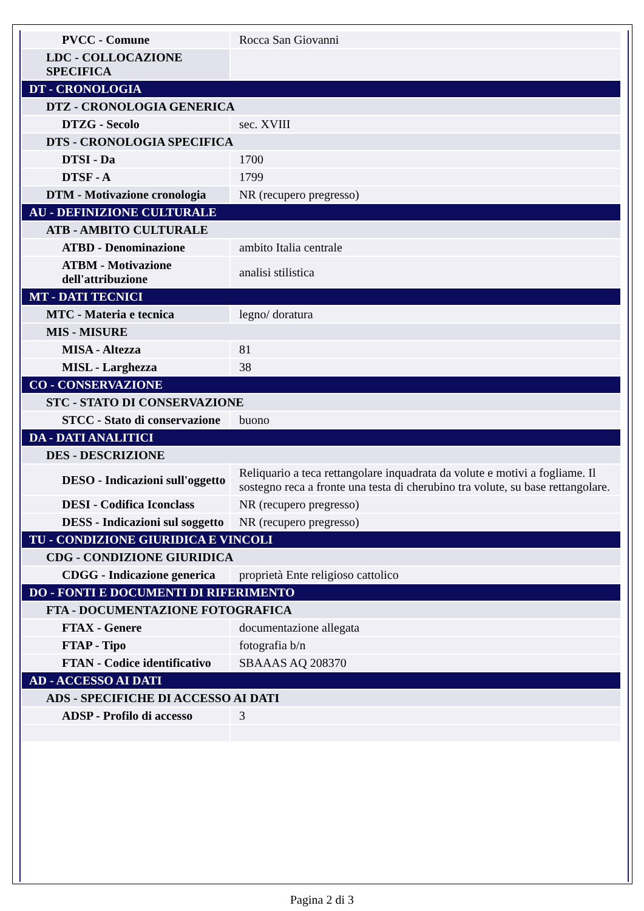| PVCC - Comune | Rocca San Giovanni |
| LDC - COLLOCAZIONE SPECIFICA | |
| DT - CRONOLOGIA | |
| DTZ - CRONOLOGIA GENERICA | |
| DTZG - Secolo | sec. XVIII |
| DTS - CRONOLOGIA SPECIFICA | |
| DTSI - Da | 1700 |
| DTSF - A | 1799 |
| DTM - Motivazione cronologia | NR (recupero pregresso) |
| AU - DEFINIZIONE CULTURALE | |
| ATB - AMBITO CULTURALE | |
| ATBD - Denominazione | ambito Italia centrale |
| ATBM - Motivazione dell'attribuzione | analisi stilistica |
| MT - DATI TECNICI | |
| MTC - Materia e tecnica | legno/ doratura |
| MIS - MISURE | |
| MISA - Altezza | 81 |
| MISL - Larghezza | 38 |
| CO - CONSERVAZIONE | |
| STC - STATO DI CONSERVAZIONE | |
| STCC - Stato di conservazione | buono |
| DA - DATI ANALITICI | |
| DES - DESCRIZIONE | |
| DESO - Indicazioni sull'oggetto | Reliquario a teca rettangolare inquadrata da volute e motivi a fogliame. Il sostegno reca a fronte una testa di cherubino tra volute, su base rettangolare. |
| DESI - Codifica Iconclass | NR (recupero pregresso) |
| DESS - Indicazioni sul soggetto | NR (recupero pregresso) |
| TU - CONDIZIONE GIURIDICA E VINCOLI | |
| CDG - CONDIZIONE GIURIDICA | |
| CDGG - Indicazione generica | proprietà Ente religioso cattolico |
| DO - FONTI E DOCUMENTI DI RIFERIMENTO | |
| FTA - DOCUMENTAZIONE FOTOGRAFICA | |
| FTAX - Genere | documentazione allegata |
| FTAP - Tipo | fotografia b/n |
| FTAN - Codice identificativo | SBAAAS AQ 208370 |
| AD - ACCESSO AI DATI | |
| ADS - SPECIFICHE DI ACCESSO AI DATI | |
| ADSP - Profilo di accesso | 3 |
Pagina 2 di 3